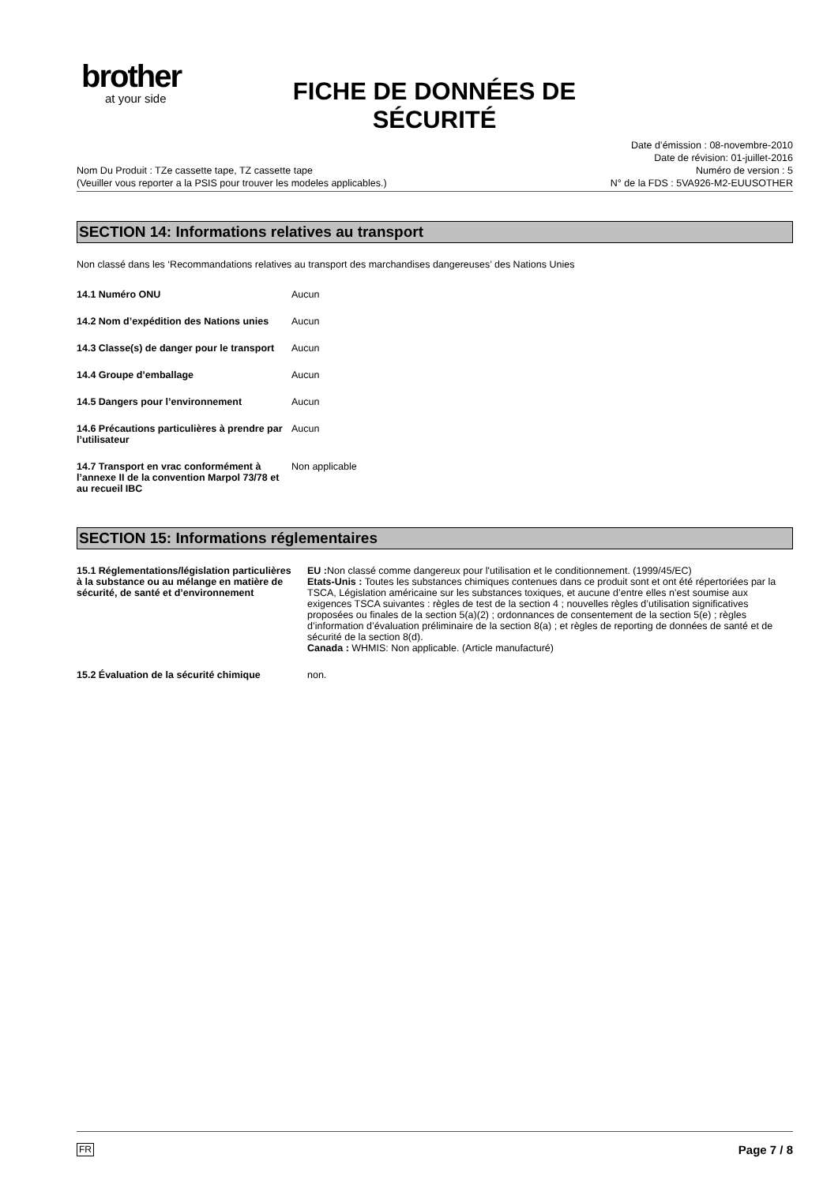brother
at your side
FICHE DE DONNÉES DE SÉCURITÉ
Date d’émission : 08-novembre-2010
Date de révision: 01-juillet-2016
Numéro de version : 5
N° de la FDS : 5VA926-M2-EUUSOTHER
Nom Du Produit : TZe cassette tape, TZ cassette tape
(Veuiller vous reporter a la PSIS pour trouver les modeles applicables.)
SECTION 14: Informations relatives au transport
Non classé dans les ‘Recommandations relatives au transport des marchandises dangereuses’ des Nations Unies
| 14.1 Numéro ONU | Aucun |
| 14.2 Nom d’expédition des Nations unies | Aucun |
| 14.3 Classe(s) de danger pour le transport | Aucun |
| 14.4 Groupe d’emballage | Aucun |
| 14.5 Dangers pour l’environnement | Aucun |
| 14.6 Précautions particulières à prendre par l’utilisateur | Aucun |
| 14.7 Transport en vrac conformément à l’annexe II de la convention Marpol 73/78 et au recueil IBC | Non applicable |
SECTION 15: Informations réglementaires
| 15.1 Réglementations/législation particulières à la substance ou au mélange en matière de sécurité, de santé et d’environnement | EU : Non classé comme dangereux pour l'utilisation et le conditionnement. (1999/45/EC) Etats-Unis : Toutes les substances chimiques contenues dans ce produit sont et ont été répertoriées par la TSCA, Législation américaine sur les substances toxiques, et aucune d’entre elles n’est soumise aux exigences TSCA suivantes : règles de test de la section 4 ; nouvelles règles d’utilisation significatives proposées ou finales de la section 5(a)(2) ; ordonnances de consentement de la section 5(e) ; règles d’information d’évaluation préliminaire de la section 8(a) ; et règles de reporting de données de santé et de sécurité de la section 8(d). Canada : WHMIS: Non applicable. (Article manufacturé) |
| 15.2 Évaluation de la sécurité chimique | non. |
FR Page 7 / 8